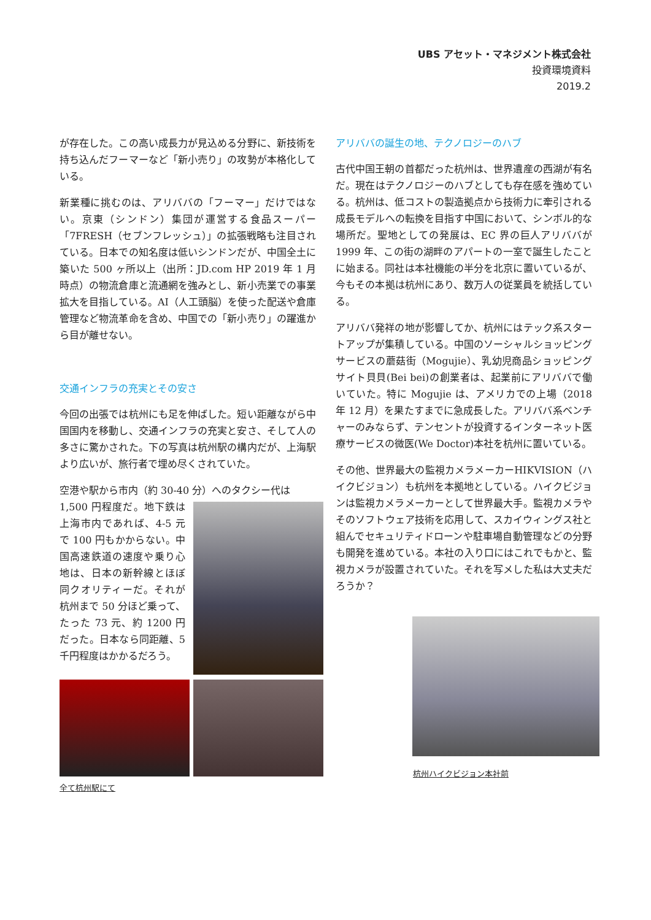UBS アセット・マネジメント株式会社
投資環境資料
2019.2
が存在した。この高い成長力が見込める分野に、新技術を持ち込んだフーマーなど「新小売り」の攻勢が本格化している。
新業種に挑むのは、アリババの「フーマー」だけではない。京東（シンドン）集団が運営する食品スーパー「7FRESH（セブンフレッシュ）」の拡張戦略も注目されている。日本での知名度は低いシンドンだが、中国全土に築いた 500 ヶ所以上（出所：JD.com HP 2019 年 1 月時点）の物流倉庫と流通網を強みとし、新小売業での事業拡大を目指している。AI（人工頭脳）を使った配送や倉庫管理など物流革命を含め、中国での「新小売り」の躍進から目が離せない。
交通インフラの充実とその安さ
今回の出張では杭州にも足を伸ばした。短い距離ながら中国国内を移動し、交通インフラの充実と安さ、そして人の多さに驚かされた。下の写真は杭州駅の構内だが、上海駅より広いが、旅行者で埋め尽くされていた。
空港や駅から市内（約 30-40 分）へのタクシー代は
1,500 円程度だ。地下鉄は上海市内であれば、4-5 元で 100 円もかからない。中国高速鉄道の速度や乗り心地は、日本の新幹線とほぼ同クオリティーだ。それが杭州まで 50 分ほど乗って、たった 73 元、約 1200 円だった。日本なら同距離、5 千円程度はかかるだろう。
全て杭州駅にて
アリババの誕生の地、テクノロジーのハブ
古代中国王朝の首都だった杭州は、世界遺産の西湖が有名だ。現在はテクノロジーのハブとしても存在感を強めている。杭州は、低コストの製造拠点から技術力に牽引される成長モデルへの転換を目指す中国において、シンボル的な場所だ。聖地としての発展は、EC 界の巨人アリババが 1999 年、この街の湖畔のアパートの一室で誕生したことに始まる。同社は本社機能の半分を北京に置いているが、今もその本拠は杭州にあり、数万人の従業員を統括している。
アリババ発祥の地が影響してか、杭州にはテック系スタートアップが集積している。中国のソーシャルショッピングサービスの蘑菇街（Mogujie）、乳幼児商品ショッピングサイト貝貝(Bei bei)の創業者は、起業前にアリババで働いていた。特に Mogujie は、アメリカでの上場（2018 年 12 月）を果たすまでに急成長した。アリババ系ベンチャーのみならず、テンセントが投資するインターネット医療サービスの微医(We Doctor)本社を杭州に置いている。
その他、世界最大の監視カメラメーカーHIKVISION（ハイクビジョン）も杭州を本拠地としている。ハイクビジョンは監視カメラメーカーとして世界最大手。監視カメラやそのソフトウェア技術を応用して、スカイウィングス社と組んでセキュリティドローンや駐車場自動管理などの分野も開発を進めている。本社の入り口にはこれでもかと、監視カメラが設置されていた。それを写メした私は大丈夫だろうか？
杭州ハイクビジョン本社前